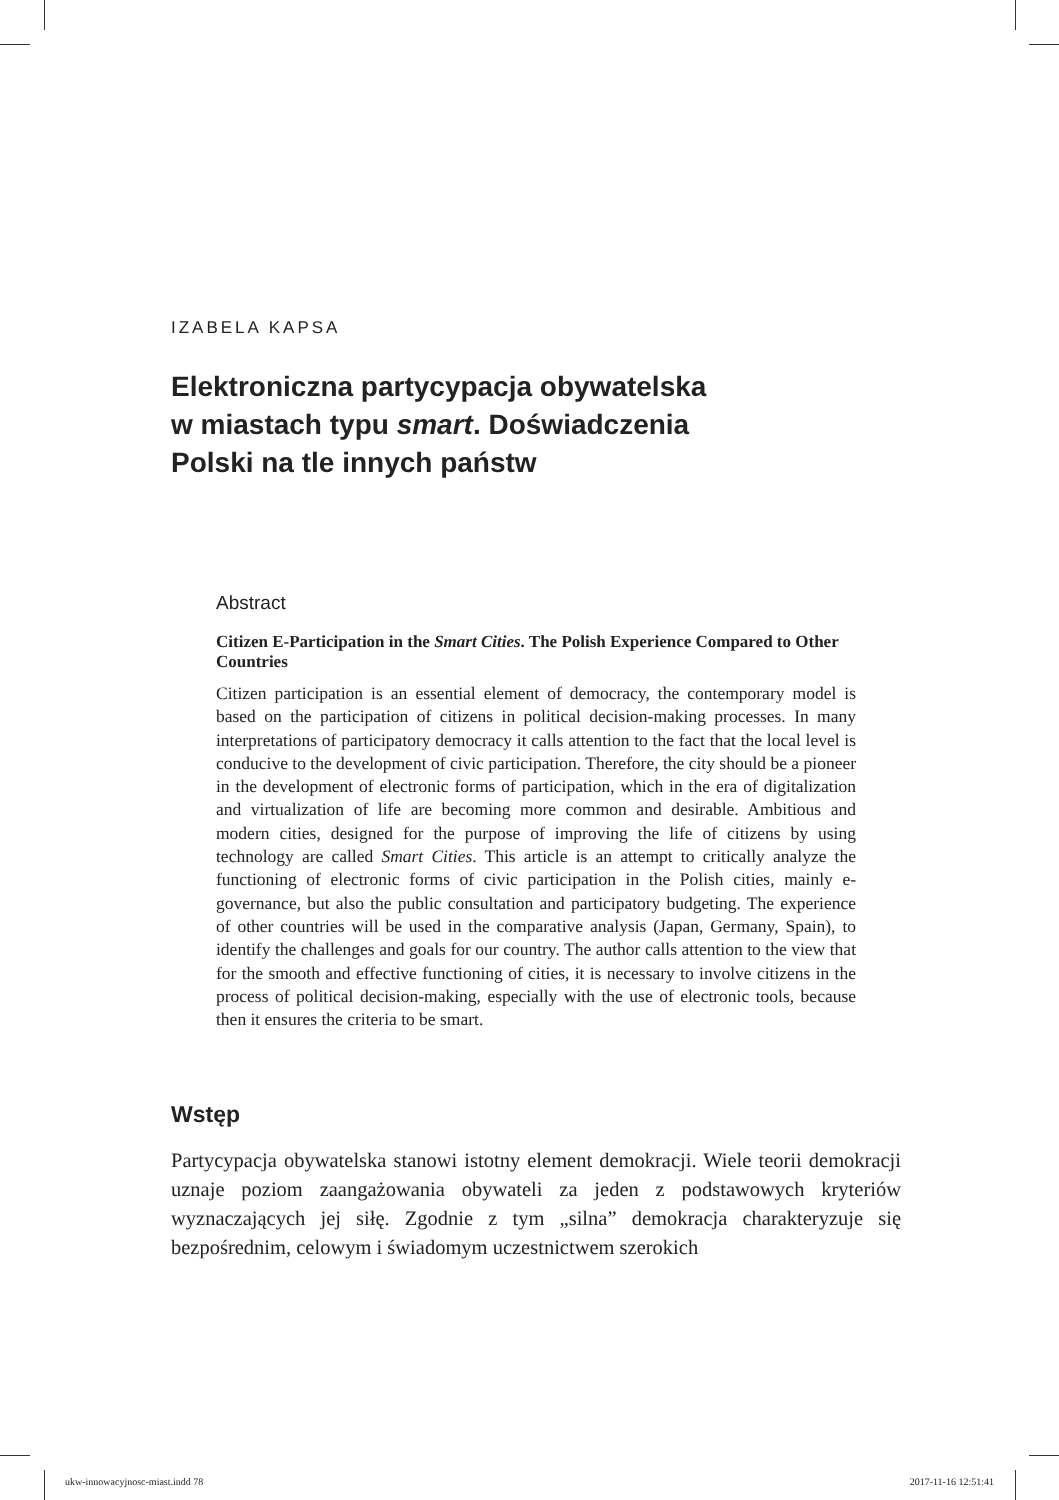IZABELA KAPSA
Elektroniczna partycypacja obywatelska
w miastach typu smart. Doświadczenia
Polski na tle innych państw
Abstract
Citizen E-Participation in the Smart Cities. The Polish Experience Compared to Other Countries
Citizen participation is an essential element of democracy, the contemporary model is based on the participation of citizens in political decision-making processes. In many interpretations of participatory democracy it calls attention to the fact that the local level is conducive to the development of civic participation. Therefore, the city should be a pioneer in the development of electronic forms of participation, which in the era of digitalization and virtualization of life are becoming more common and desirable. Ambitious and modern cities, designed for the purpose of improving the life of citizens by using technology are called Smart Cities. This article is an attempt to critically analyze the functioning of electronic forms of civic participation in the Polish cities, mainly e-governance, but also the public consultation and participatory budgeting. The experience of other countries will be used in the comparative analysis (Japan, Germany, Spain), to identify the challenges and goals for our country. The author calls attention to the view that for the smooth and effective functioning of cities, it is necessary to involve citizens in the process of political decision-making, especially with the use of electronic tools, because then it ensures the criteria to be smart.
Wstęp
Partycypacja obywatelska stanowi istotny element demokracji. Wiele teorii demokracji uznaje poziom zaangażowania obywateli za jeden z podstawowych kryteriów wyznaczających jej siłę. Zgodnie z tym „silna” demokracja charakteryzuje się bezpośrednim, celowym i świadomym uczestnictwem szerokich
ukw-innowacyjnosc-miast.indd 78 2017-11-16 12:51:41